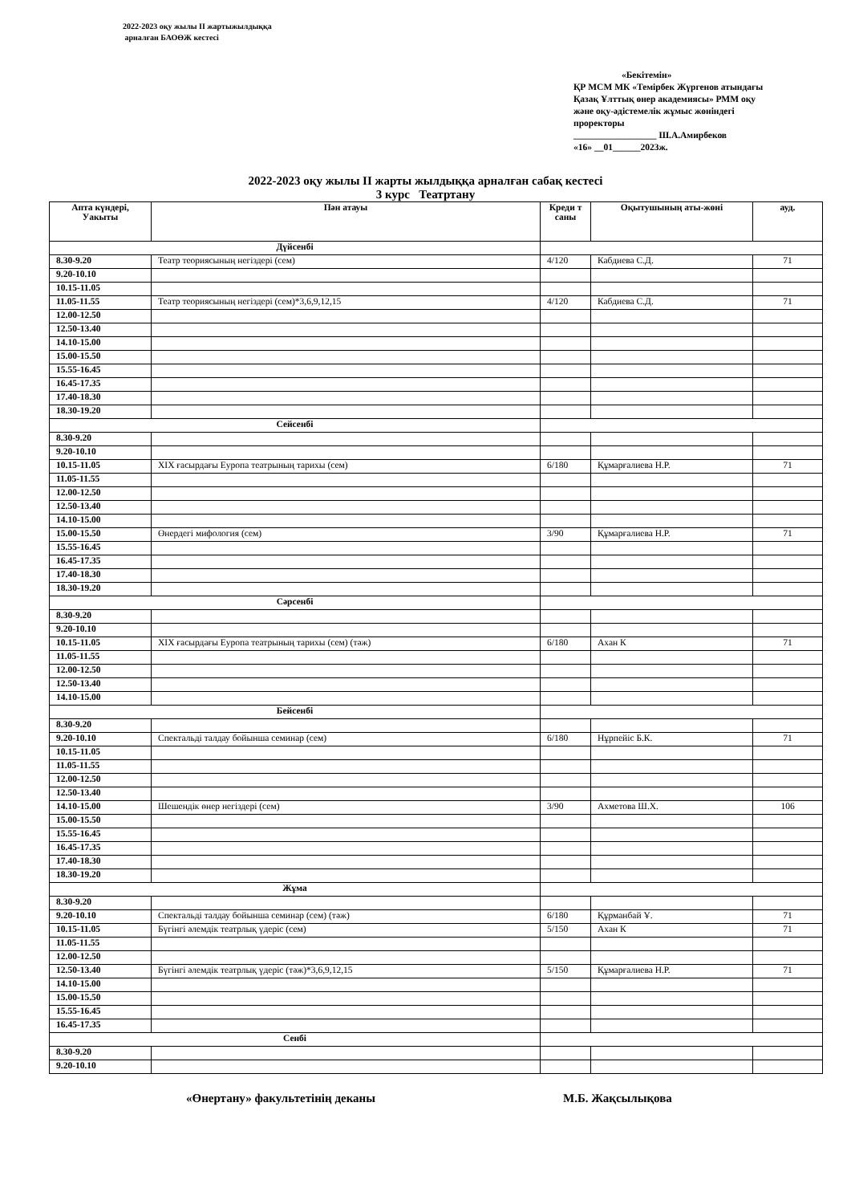2022-2023 оқу жылы II жартыжылдыққа
арналған БАОӨЖ кестесі
«Бекітемін»
ҚР МСМ МК «Темірбек Жүргенов атындағы Қазақ Ұлттық өнер академиясы» РММ оқу және оқу-әдістемелік жұмыс жөніндегі проректоры
__________________ Ш.А.Амирбеков
«16» __01______2023ж.
2022-2023 оқу жылы II жарты жылдыққа арналған сабақ кестесі
3 курс Театртану
| Апта күндері, Уакыты | Пән атауы | Креди т саны | Оқытушының аты-жөні | ауд. |
| --- | --- | --- | --- | --- |
| Дүйсенбі | | | | |
| 8.30-9.20 | Театр теориясының негіздері (сем) | 4/120 | Кабдиева С.Д. | 71 |
| 9.20-10.10 | | | | |
| 10.15-11.05 | | | | |
| 11.05-11.55 | Театр теориясының негіздері (сем)*3,6,9,12,15 | 4/120 | Кабдиева С.Д. | 71 |
| 12.00-12.50 | | | | |
| 12.50-13.40 | | | | |
| 14.10-15.00 | | | | |
| 15.00-15.50 | | | | |
| 15.55-16.45 | | | | |
| 16.45-17.35 | | | | |
| 17.40-18.30 | | | | |
| 18.30-19.20 | | | | |
| Сейсенбі | | | | |
| 8.30-9.20 | | | | |
| 9.20-10.10 | | | | |
| 10.15-11.05 | XIX ғасырдағы Еуропа театрының тарихы (сем) | 6/180 | Құмарғалиева Н.Р. | 71 |
| 11.05-11.55 | | | | |
| 12.00-12.50 | | | | |
| 12.50-13.40 | | | | |
| 14.10-15.00 | | | | |
| 15.00-15.50 | Өнердегі мифология (сем) | 3/90 | Құмарғалиева Н.Р. | 71 |
| 15.55-16.45 | | | | |
| 16.45-17.35 | | | | |
| 17.40-18.30 | | | | |
| 18.30-19.20 | | | | |
| Сәрсенбі | | | | |
| 8.30-9.20 | | | | |
| 9.20-10.10 | | | | |
| 10.15-11.05 | XIX ғасырдағы Еуропа театрының тарихы (сем) (тәж) | 6/180 | Ахан К | 71 |
| 11.05-11.55 | | | | |
| 12.00-12.50 | | | | |
| 12.50-13.40 | | | | |
| 14.10-15.00 | | | | |
| Бейсенбі | | | | |
| 8.30-9.20 | | | | |
| 9.20-10.10 | Спектальді талдау бойынша семинар (сем) | 6/180 | Нұрпейіс Б.К. | 71 |
| 10.15-11.05 | | | | |
| 11.05-11.55 | | | | |
| 12.00-12.50 | | | | |
| 12.50-13.40 | | | | |
| 14.10-15.00 | Шешендік өнер негіздері (сем) | 3/90 | Ахметова Ш.Х. | 106 |
| 15.00-15.50 | | | | |
| 15.55-16.45 | | | | |
| 16.45-17.35 | | | | |
| 17.40-18.30 | | | | |
| 18.30-19.20 | | | | |
| Жұма | | | | |
| 8.30-9.20 | | | | |
| 9.20-10.10 | Спектальді талдау бойынша семинар (сем) (тәж) | 6/180 | Құрманбай Ұ. | 71 |
| 10.15-11.05 | Бүгінгі әлемдік театрлық үдеріс (сем) | 5/150 | Ахан К | 71 |
| 11.05-11.55 | | | | |
| 12.00-12.50 | | | | |
| 12.50-13.40 | Бүгінгі әлемдік театрлық үдеріс (тәж)*3,6,9,12,15 | 5/150 | Құмарғалиева Н.Р. | 71 |
| 14.10-15.00 | | | | |
| 15.00-15.50 | | | | |
| 15.55-16.45 | | | | |
| 16.45-17.35 | | | | |
| Сенбі | | | | |
| 8.30-9.20 | | | | |
| 9.20-10.10 | | | | |
«Өнертану» факультетінің деканы М.Б. Жақсылықова